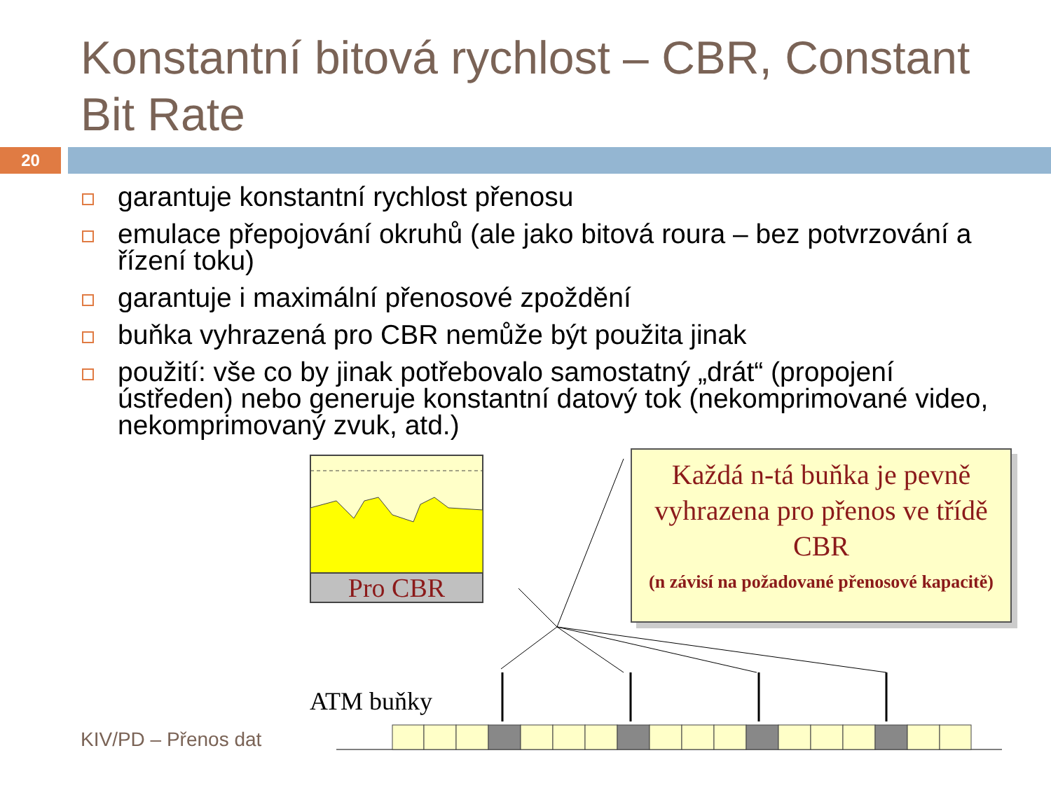Konstantní bitová rychlost – CBR, Constant Bit Rate
20
garantuje konstantní rychlost přenosu
emulace přepojování okruhů (ale jako bitová roura – bez potvrzování a řízení toku)
garantuje i maximální přenosové zpoždění
buňka vyhrazená pro CBR nemůže být použita jinak
použití: vše co by jinak potřebovalo samostatný „drát“ (propojení ústředen) nebo generuje konstantní datový tok (nekomprimované video, nekomprimovaný zvuk, atd.)
Pro CBR
Každá n-tá buňka je pevně vyhrazena pro přenos ve třídě CBR
(n závisí na požadované přenosové kapacitě)
ATM buňky
KIV/PD – Přenos dat